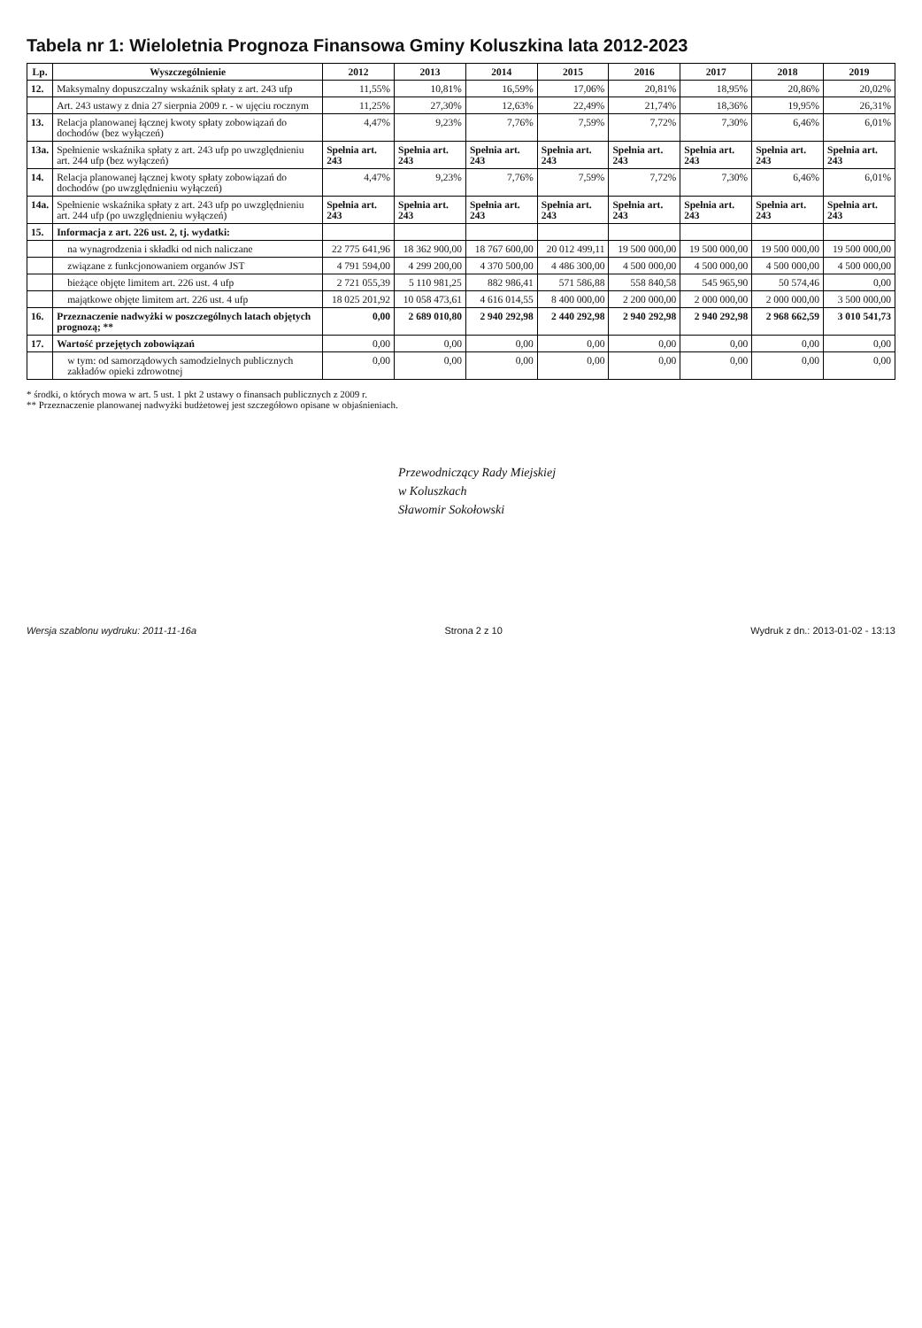Tabela nr 1: Wieloletnia Prognoza Finansowa Gminy Koluszkina lata 2012-2023
| Lp. | Wyszczególnienie | 2012 | 2013 | 2014 | 2015 | 2016 | 2017 | 2018 | 2019 |
| --- | --- | --- | --- | --- | --- | --- | --- | --- | --- |
| 12. | Maksymalny dopuszczalny wskaźnik spłaty z art. 243 ufp | 11,55% | 10,81% | 16,59% | 17,06% | 20,81% | 18,95% | 20,86% | 20,02% |
| | Art. 243 ustawy z dnia 27 sierpnia 2009 r. - w ujęciu rocznym | 11,25% | 27,30% | 12,63% | 22,49% | 21,74% | 18,36% | 19,95% | 26,31% |
| 13. | Relacja planowanej łącznej kwoty spłaty zobowiązań do dochodów (bez wyłączeń) | 4,47% | 9,23% | 7,76% | 7,59% | 7,72% | 7,30% | 6,46% | 6,01% |
| 13a. | Spełnienie wskaźnika spłaty z art. 243 ufp po uwzględnieniu art. 244 ufp (bez wyłączeń) | Spełnia art. 243 | Spełnia art. 243 | Spełnia art. 243 | Spełnia art. 243 | Spełnia art. 243 | Spełnia art. 243 | Spełnia art. 243 | Spełnia art. 243 |
| 14. | Relacja planowanej łącznej kwoty spłaty zobowiązań do dochodów (po uwzględnieniu wyłączeń) | 4,47% | 9,23% | 7,76% | 7,59% | 7,72% | 7,30% | 6,46% | 6,01% |
| 14a. | Spełnienie wskaźnika spłaty z art. 243 ufp po uwzględnieniu art. 244 ufp (po uwzględnieniu wyłączeń) | Spełnia art. 243 | Spełnia art. 243 | Spełnia art. 243 | Spełnia art. 243 | Spełnia art. 243 | Spełnia art. 243 | Spełnia art. 243 | Spełnia art. 243 |
| 15. | Informacja z art. 226 ust. 2, tj. wydatki: | | | | | | | | |
| | na wynagrodzenia i składki od nich naliczane | 22 775 641,96 | 18 362 900,00 | 18 767 600,00 | 20 012 499,11 | 19 500 000,00 | 19 500 000,00 | 19 500 000,00 | 19 500 000,00 |
| | związane z funkcjonowaniem organów JST | 4 791 594,00 | 4 299 200,00 | 4 370 500,00 | 4 486 300,00 | 4 500 000,00 | 4 500 000,00 | 4 500 000,00 | 4 500 000,00 |
| | bieżące objęte limitem art. 226 ust. 4 ufp | 2 721 055,39 | 5 110 981,25 | 882 986,41 | 571 586,88 | 558 840,58 | 545 965,90 | 50 574,46 | 0,00 |
| | majątkowe objęte limitem art. 226 ust. 4 ufp | 18 025 201,92 | 10 058 473,61 | 4 616 014,55 | 8 400 000,00 | 2 200 000,00 | 2 000 000,00 | 2 000 000,00 | 3 500 000,00 |
| 16. | Przeznaczenie nadwyżki w poszczególnych latach objętych prognozą; ** | 0,00 | 2 689 010,80 | 2 940 292,98 | 2 440 292,98 | 2 940 292,98 | 2 940 292,98 | 2 968 662,59 | 3 010 541,73 |
| 17. | Wartość przejętych zobowiązań | 0,00 | 0,00 | 0,00 | 0,00 | 0,00 | 0,00 | 0,00 | 0,00 |
| | w tym: od samorządowych samodzielnych publicznych zakładów opieki zdrowotnej | 0,00 | 0,00 | 0,00 | 0,00 | 0,00 | 0,00 | 0,00 | 0,00 |
* środki, o których mowa w art. 5 ust. 1 pkt 2 ustawy o finansach publicznych z 2009 r.
** Przeznaczenie planowanej nadwyżki budżetowej jest szczegółowo opisane w objaśnieniach.
Przewodniczący Rady Miejskiej
w Koluszkach
Sławomir Sokołowski
Wersja szablonu wydruku: 2011-11-16a Strona 2 z 10 Wydruk z dn.: 2013-01-02 - 13:13